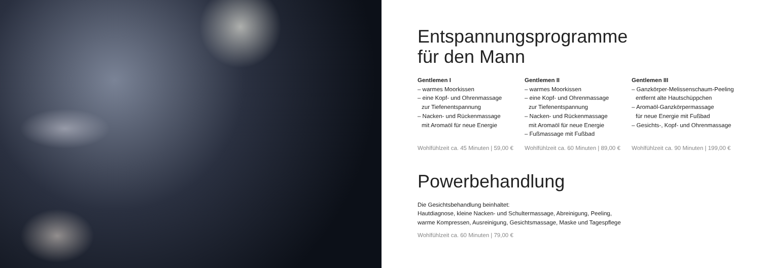Entspannungsprogramme
für den Mann
Gentlemen I
– warmes Moorkissen
– eine Kopf- und Ohrenmassage
zur Tiefenentspannung
– Nacken- und Rückenmassage
mit Aromaöl für neue Energie
Wohlfühlzeit ca. 45 Minuten | 59,00 €
Gentlemen II
– warmes Moorkissen
– eine Kopf- und Ohrenmassage
zur Tiefenentspannung
– Nacken- und Rückenmassage
mit Aromaöl für neue Energie
– Fußmassage mit Fußbad
Wohlfühlzeit ca. 60 Minuten | 89,00 €
Gentlemen III
– Ganzkörper-Melissenschaum-Peeling
entfernt alte Hautschüppchen
– Aromaöl-Ganzkörpermassage
für neue Energie mit Fußbad
– Gesichts-, Kopf- und Ohrenmassage
Wohlfühlzeit ca. 90 Minuten | 199,00 €
Powerbehandlung
Die Gesichtsbehandlung beinhaltet:
Hautdiagnose, kleine Nacken- und Schultermassage, Abreinigung, Peeling,
warme Kompressen, Ausreinigung, Gesichtsmassage, Maske und Tagespflege
Wohlfühlzeit ca. 60 Minuten | 79,00 €